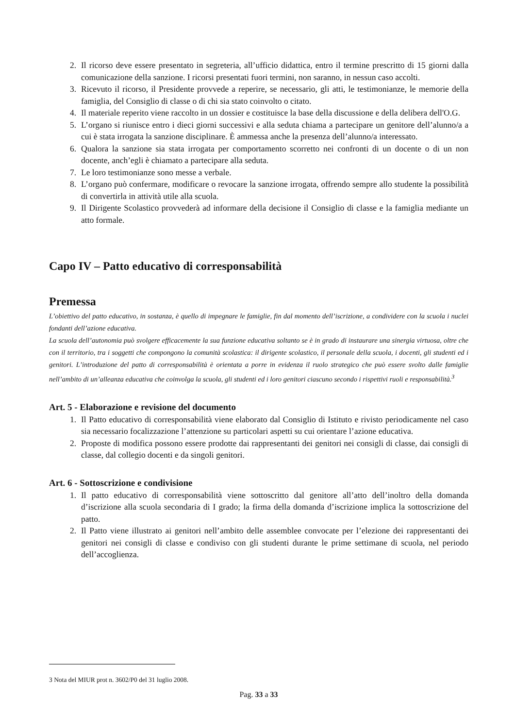2. Il ricorso deve essere presentato in segreteria, all’ufficio didattica, entro il termine prescritto di 15 giorni dalla comunicazione della sanzione. I ricorsi presentati fuori termini, non saranno, in nessun caso accolti.
3. Ricevuto il ricorso, il Presidente provvede a reperire, se necessario, gli atti, le testimonianze, le memorie della famiglia, del Consiglio di classe o di chi sia stato coinvolto o citato.
4. Il materiale reperito viene raccolto in un dossier e costituisce la base della discussione e della delibera dell'O.G.
5. L’organo si riunisce entro i dieci giorni successivi e alla seduta chiama a partecipare un genitore dell’alunno/a a cui è stata irrogata la sanzione disciplinare. È ammessa anche la presenza dell’alunno/a interessato.
6. Qualora la sanzione sia stata irrogata per comportamento scorretto nei confronti di un docente o di un non docente, anch’egli è chiamato a partecipare alla seduta.
7. Le loro testimonianze sono messe a verbale.
8. L’organo può confermare, modificare o revocare la sanzione irrogata, offrendo sempre allo studente la possibilità di convertirla in attività utile alla scuola.
9. Il Dirigente Scolastico provvederà ad informare della decisione il Consiglio di classe e la famiglia mediante un atto formale.
Capo IV – Patto educativo di corresponsabilità
Premessa
L’obiettivo del patto educativo, in sostanza, è quello di impegnare le famiglie, fin dal momento dell’iscrizione, a condividere con la scuola i nuclei fondanti dell’azione educativa.
La scuola dell’autonomia può svolgere efficacemente la sua funzione educativa soltanto se è in grado di instaurare una sinergia virtuosa, oltre che con il territorio, tra i soggetti che compongono la comunità scolastica: il dirigente scolastico, il personale della scuola, i docenti, gli studenti ed i genitori. L’introduzione del patto di corresponsabilità è orientata a porre in evidenza il ruolo strategico che può essere svolto dalle famiglie nell’ambito di un’alleanza educativa che coinvolga la scuola, gli studenti ed i loro genitori ciascuno secondo i rispettivi ruoli e responsabilità.<sup>3</sup>
Art. 5 - Elaborazione e revisione del documento
1. Il Patto educativo di corresponsabilità viene elaborato dal Consiglio di Istituto e rivisto periodicamente nel caso sia necessario focalizzazione l’attenzione su particolari aspetti su cui orientare l’azione educativa.
2. Proposte di modifica possono essere prodotte dai rappresentanti dei genitori nei consigli di classe, dai consigli di classe, dal collegio docenti e da singoli genitori.
Art. 6 - Sottoscrizione e condivisione
1. Il patto educativo di corresponsabilità viene sottoscritto dal genitore all’atto dell’inoltro della domanda d’iscrizione alla scuola secondaria di I grado; la firma della domanda d’iscrizione implica la sottoscrizione del patto.
2. Il Patto viene illustrato ai genitori nell’ambito delle assemblee convocate per l’elezione dei rappresentanti dei genitori nei consigli di classe e condiviso con gli studenti durante le prime settimane di scuola, nel periodo dell’accoglienza.
3 Nota del MIUR prot n. 3602/P0 del 31 luglio 2008.
Pag. 33 a 33